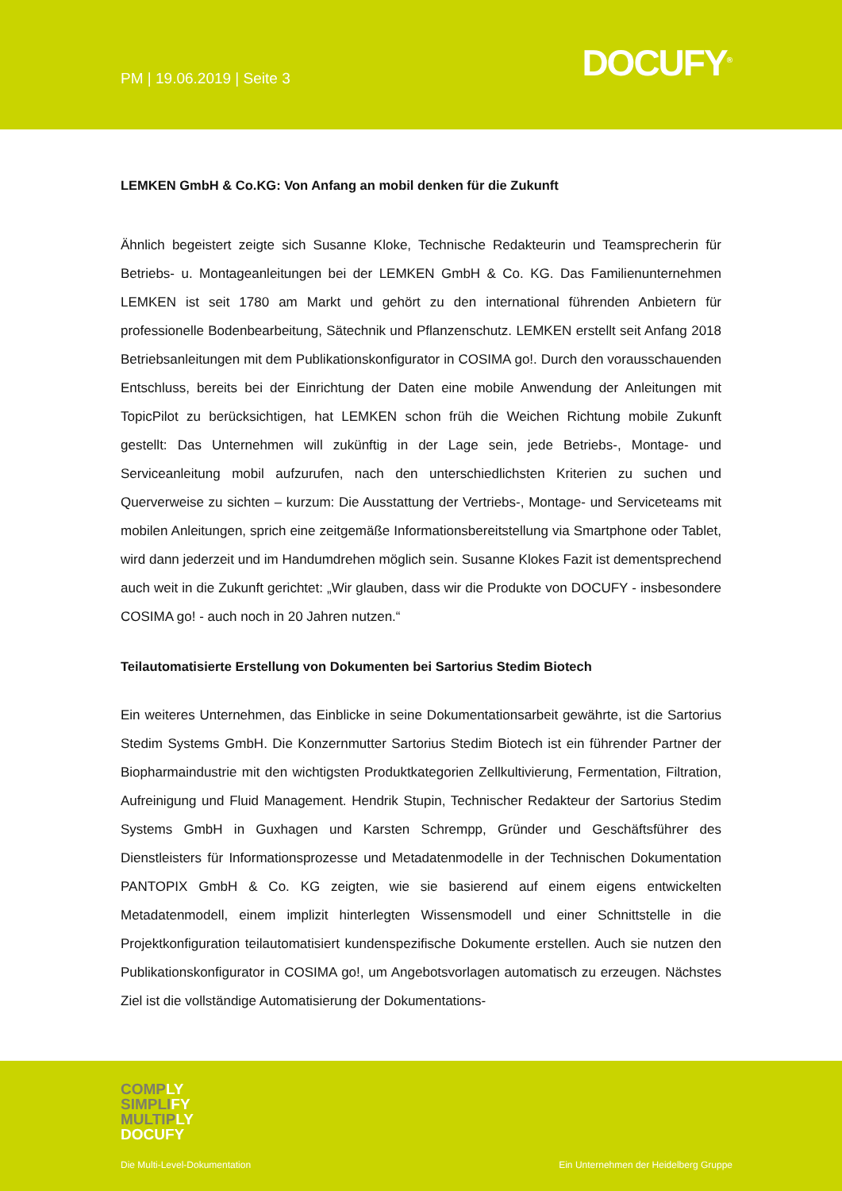PM | 19.06.2019 | Seite 3 DOCUFY<sup>®</sup>
LEMKEN GmbH & Co.KG: Von Anfang an mobil denken für die Zukunft
Ähnlich begeistert zeigte sich Susanne Kloke, Technische Redakteurin und Teamsprecherin für Betriebs- u. Montageanleitungen bei der LEMKEN GmbH & Co. KG. Das Familienunternehmen LEMKEN ist seit 1780 am Markt und gehört zu den international führenden Anbietern für professionelle Bodenbearbeitung, Sätechnik und Pflanzenschutz. LEMKEN erstellt seit Anfang 2018 Betriebsanleitungen mit dem Publikationskonfigurator in COSIMA go!. Durch den vorausschauenden Entschluss, bereits bei der Einrichtung der Daten eine mobile Anwendung der Anleitungen mit TopicPilot zu berücksichtigen, hat LEMKEN schon früh die Weichen Richtung mobile Zukunft gestellt: Das Unternehmen will zukünftig in der Lage sein, jede Betriebs-, Montage- und Serviceanleitung mobil aufzurufen, nach den unterschiedlichsten Kriterien zu suchen und Querverweise zu sichten – kurzum: Die Ausstattung der Vertriebs-, Montage- und Serviceteams mit mobilen Anleitungen, sprich eine zeitgemäße Informationsbereitstellung via Smartphone oder Tablet, wird dann jederzeit und im Handumdrehen möglich sein. Susanne Klokes Fazit ist dementsprechend auch weit in die Zukunft gerichtet: „Wir glauben, dass wir die Produkte von DOCUFY - insbesondere COSIMA go! - auch noch in 20 Jahren nutzen.“
Teilautomatisierte Erstellung von Dokumenten bei Sartorius Stedim Biotech
Ein weiteres Unternehmen, das Einblicke in seine Dokumentationsarbeit gewährte, ist die Sartorius Stedim Systems GmbH. Die Konzernmutter Sartorius Stedim Biotech ist ein führender Partner der Biopharmaindustrie mit den wichtigsten Produktkategorien Zellkultivierung, Fermentation, Filtration, Aufreinigung und Fluid Management. Hendrik Stupin, Technischer Redakteur der Sartorius Stedim Systems GmbH in Guxhagen und Karsten Schrempp, Gründer und Geschäftsführer des Dienstleisters für Informationsprozesse und Metadatenmodelle in der Technischen Dokumentation PANTOPIX GmbH & Co. KG zeigten, wie sie basierend auf einem eigens entwickelten Metadatenmodell, einem implizit hinterlegten Wissensmodell und einer Schnittstelle in die Projektkonfiguration teilautomatisiert kundenspezifische Dokumente erstellen. Auch sie nutzen den Publikationskonfigurator in COSIMA go!, um Angebotsvorlagen automatisch zu erzeugen. Nächstes Ziel ist die vollständige Automatisierung der Dokumentations-
COMPLY
SIMPLIFY
MULTIPLY
DOCUFY
Die Multi-Level-Dokumentation
Ein Unternehmen der Heidelberg Gruppe